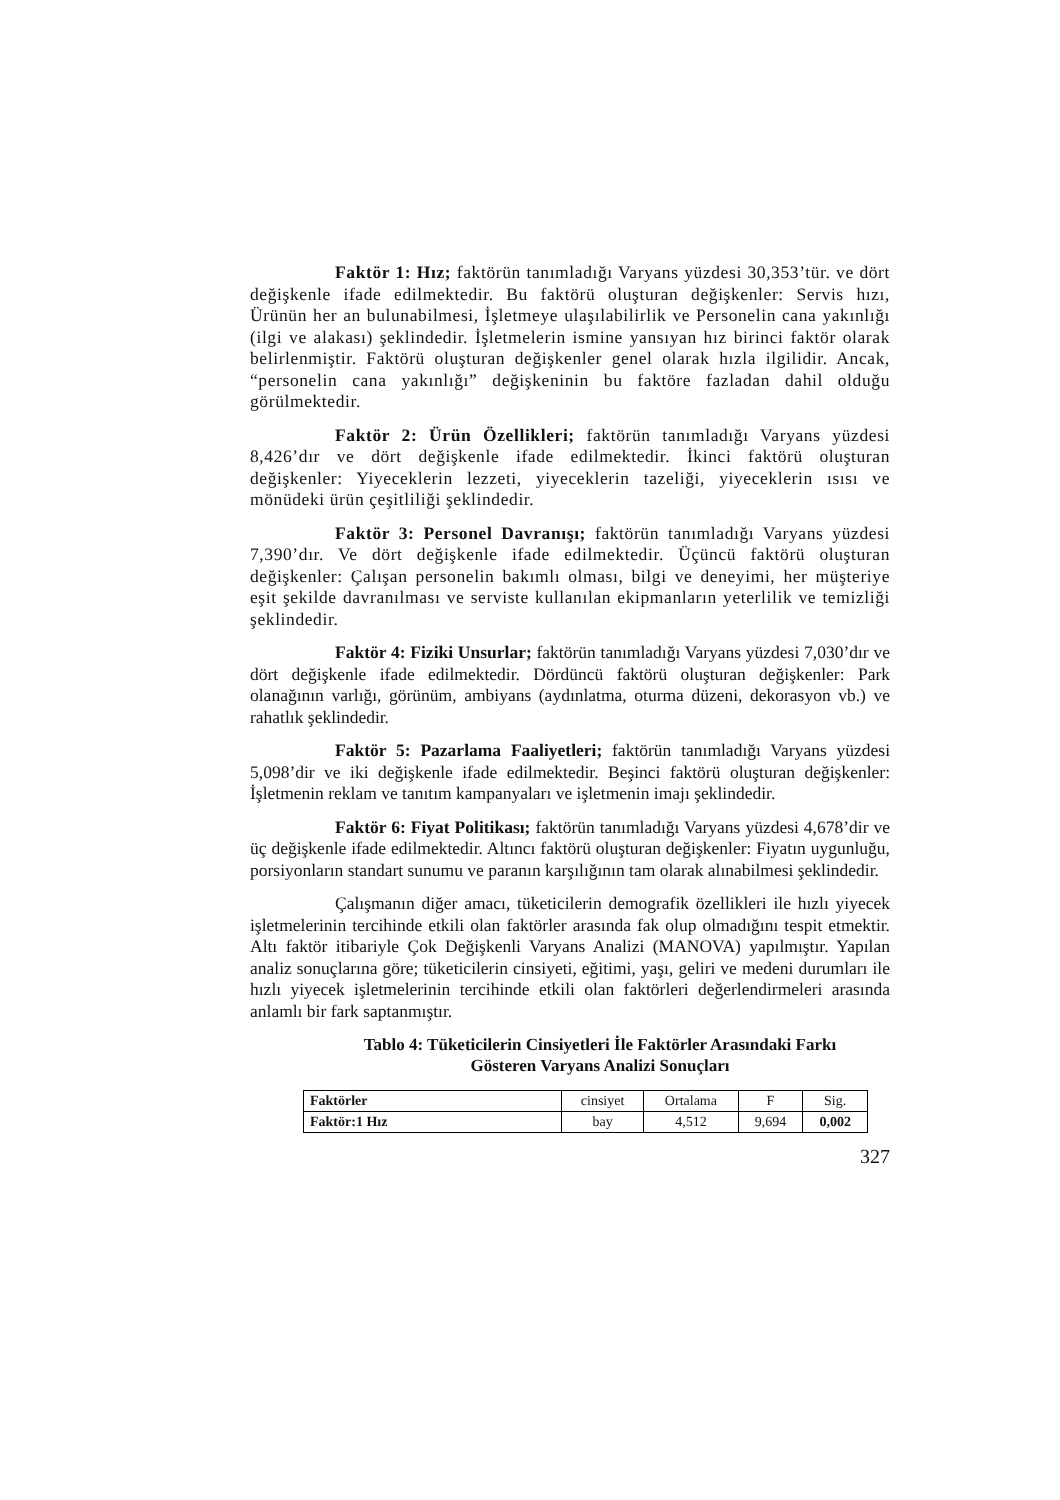Faktör 1: Hız; faktörün tanımladığı Varyans yüzdesi 30,353’tür. ve dört değişkenle ifade edilmektedir. Bu faktörü oluşturan değişkenler: Servis hızı, Ürünün her an bulunabilmesi, İşletmeye ulaşılabilirlik ve Personelin cana yakınlığı (ilgi ve alakası) şeklindedir. İşletmelerin ismine yansıyan hız birinci faktör olarak belirlenmiştir. Faktörü oluşturan değişkenler genel olarak hızla ilgilidir. Ancak, “personelin cana yakınlığı” değişkeninin bu faktöre fazladan dahil olduğu görülmektedir.
Faktör 2: Ürün Özellikleri; faktörün tanımladığı Varyans yüzdesi 8,426’dır ve dört değişkenle ifade edilmektedir. İkinci faktörü oluşturan değişkenler: Yiyeceklerin lezzeti, yiyeceklerin tazeliği, yiyeceklerin ısısı ve mönüdeki ürün çeşitliliği şeklindedir.
Faktör 3: Personel Davranışı; faktörün tanımladığı Varyans yüzdesi 7,390’dır. Ve dört değişkenle ifade edilmektedir. Üçüncü faktörü oluşturan değişkenler: Çalışan personelin bakımlı olması, bilgi ve deneyimi, her müşteriye eşit şekilde davranılması ve serviste kullanılan ekipmanların yeterlilik ve temizliği şeklindedir.
Faktör 4: Fiziki Unsurlar; faktörün tanımladığı Varyans yüzdesi 7,030’dır ve dört değişkenle ifade edilmektedir. Dördüncü faktörü oluşturan değişkenler: Park olanağının varlığı, görünüm, ambiyans (aydınlatma, oturma düzeni, dekorasyon vb.) ve rahatlık şeklindedir.
Faktör 5: Pazarlama Faaliyetleri; faktörün tanımladığı Varyans yüzdesi 5,098’dir ve iki değişkenle ifade edilmektedir. Beşinci faktörü oluşturan değişkenler: İşletmenin reklam ve tanıtım kampanyaları ve işletmenin imajı şeklindedir.
Faktör 6: Fiyat Politikası; faktörün tanımladığı Varyans yüzdesi 4,678’dir ve üç değişkenle ifade edilmektedir. Altıncı faktörü oluşturan değişkenler: Fiyatın uygunluğu, porsiyonların standart sunumu ve paranın karşılığının tam olarak alınabilmesi şeklindedir.
Çalışmanın diğer amacı, tüketicilerin demografik özellikleri ile hızlı yiyecek işletmelerinin tercihinde etkili olan faktörler arasında fak olup olmadığını tespit etmektir. Altı faktör itibariyle Çok Değişkenli Varyans Analizi (MANOVA) yapılmıştır. Yapılan analiz sonuçlarına göre; tüketicilerin cinsiyeti, eğitimi, yaşı, geliri ve medeni durumları ile hızlı yiyecek işletmelerinin tercihinde etkili olan faktörleri değerlendirmeleri arasında anlamlı bir fark saptanmıştır.
Tablo 4: Tüketicilerin Cinsiyetleri İle Faktörler Arasındaki Farkı
Gösteren Varyans Analizi Sonuçları
| Faktörler | cinsiyet | Ortalama | F | Sig. |
| Faktör:1 Hız | bay | 4,512 | 9,694 | 0,002 |
327